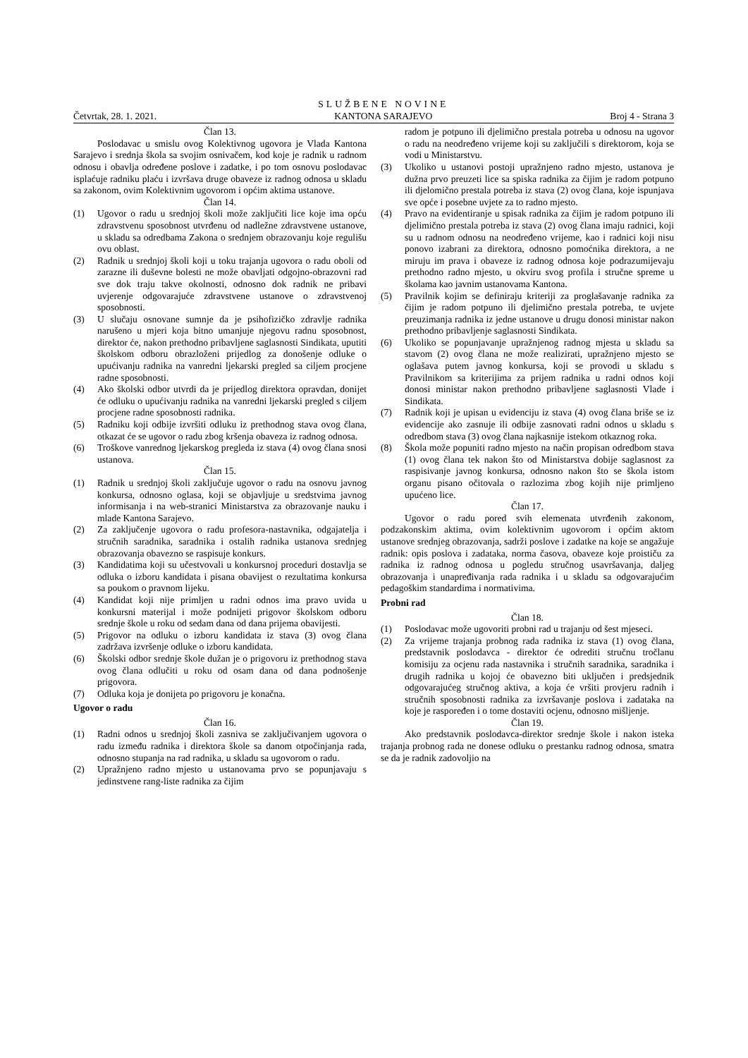Četvrtak, 28. 1. 2021.
SLUŽBENE NOVINE
KANTONA SARAJEVO
Broj 4 - Strana 3
Član 13.
Poslodavac u smislu ovog Kolektivnog ugovora je Vlada Kantona Sarajevo i srednja škola sa svojim osnivačem, kod koje je radnik u radnom odnosu i obavlja određene poslove i zadatke, i po tom osnovu poslodavac isplaćuje radniku plaću i izvršava druge obaveze iz radnog odnosa u skladu sa zakonom, ovim Kolektivnim ugovorom i općim aktima ustanove.
Član 14.
(1) Ugovor o radu u srednjoj školi može zaključiti lice koje ima opću zdravstvenu sposobnost utvrđenu od nadležne zdravstvene ustanove, u skladu sa odredbama Zakona o srednjem obrazovanju koje regulišu ovu oblast.
(2) Radnik u srednjoj školi koji u toku trajanja ugovora o radu oboli od zarazne ili duševne bolesti ne može obavljati odgojno-obrazovni rad sve dok traju takve okolnosti, odnosno dok radnik ne pribavi uvjerenje odgovarajuće zdravstvene ustanove o zdravstvenoj sposobnosti.
(3) U slučaju osnovane sumnje da je psihofizičko zdravlje radnika narušeno u mjeri koja bitno umanjuje njegovu radnu sposobnost, direktor će, nakon prethodno pribavljene saglasnosti Sindikata, uputiti školskom odboru obrazloženi prijedlog za donošenje odluke o upućivanju radnika na vanredni ljekarski pregled sa ciljem procjene radne sposobnosti.
(4) Ako školski odbor utvrdi da je prijedlog direktora opravdan, donijet će odluku o upućivanju radnika na vanredni ljekarski pregled s ciljem procjene radne sposobnosti radnika.
(5) Radniku koji odbije izvršiti odluku iz prethodnog stava ovog člana, otkazat će se ugovor o radu zbog kršenja obaveza iz radnog odnosa.
(6) Troškove vanrednog ljekarskog pregleda iz stava (4) ovog člana snosi ustanova.
Član 15.
(1) Radnik u srednjoj školi zaključuje ugovor o radu na osnovu javnog konkursa, odnosno oglasa, koji se objavljuje u sredstvima javnog informisanja i na web-stranici Ministarstva za obrazovanje nauku i mlade Kantona Sarajevo.
(2) Za zaključenje ugovora o radu profesora-nastavnika, odgajatelja i stručnih saradnika, saradnika i ostalih radnika ustanova srednjeg obrazovanja obavezno se raspisuje konkurs.
(3) Kandidatima koji su učestvovali u konkursnoj proceduri dostavlja se odluka o izboru kandidata i pisana obavijest o rezultatima konkursa sa poukom o pravnom lijeku.
(4) Kandidat koji nije primljen u radni odnos ima pravo uvida u konkursni materijal i može podnijeti prigovor školskom odboru srednje škole u roku od sedam dana od dana prijema obavijesti.
(5) Prigovor na odluku o izboru kandidata iz stava (3) ovog člana zadržava izvršenje odluke o izboru kandidata.
(6) Školski odbor srednje škole dužan je o prigovoru iz prethodnog stava ovog člana odlučiti u roku od osam dana od dana podnošenje prigovora.
(7) Odluka koja je donijeta po prigovoru je konačna.
Ugovor o radu
Član 16.
(1) Radni odnos u srednjoj školi zasniva se zaključivanjem ugovora o radu između radnika i direktora škole sa danom otpočinjanja rada, odnosno stupanja na rad radnika, u skladu sa ugovorom o radu.
(2) Upražnjeno radno mjesto u ustanovama prvo se popunjavaju s jedinstvene rang-liste radnika za čijim
radom je potpuno ili djelimično prestala potreba u odnosu na ugovor o radu na neodređeno vrijeme koji su zaključili s direktorom, koja se vodi u Ministarstvu.
(3) Ukoliko u ustanovi postoji upražnjeno radno mjesto, ustanova je dužna prvo preuzeti lice sa spiska radnika za čijim je radom potpuno ili djelomično prestala potreba iz stava (2) ovog člana, koje ispunjava sve opće i posebne uvjete za to radno mjesto.
(4) Pravo na evidentiranje u spisak radnika za čijim je radom potpuno ili djelimično prestala potreba iz stava (2) ovog člana imaju radnici, koji su u radnom odnosu na neodređeno vrijeme, kao i radnici koji nisu ponovo izabrani za direktora, odnosno pomoćnika direktora, a ne miruju im prava i obaveze iz radnog odnosa koje podrazumijevaju prethodno radno mjesto, u okviru svog profila i stručne spreme u školama kao javnim ustanovama Kantona.
(5) Pravilnik kojim se definiraju kriteriji za proglašavanje radnika za čijim je radom potpuno ili djelimično prestala potreba, te uvjete preuzimanja radnika iz jedne ustanove u drugu donosi ministar nakon prethodno pribavljenje saglasnosti Sindikata.
(6) Ukoliko se popunjavanje upražnjenog radnog mjesta u skladu sa stavom (2) ovog člana ne može realizirati, upražnjeno mjesto se oglašava putem javnog konkursa, koji se provodi u skladu s Pravilnikom sa kriterijima za prijem radnika u radni odnos koji donosi ministar nakon prethodno pribavljene saglasnosti Vlade i Sindikata.
(7) Radnik koji je upisan u evidenciju iz stava (4) ovog člana briše se iz evidencije ako zasnuje ili odbije zasnovati radni odnos u skladu s odredbom stava (3) ovog člana najkasnije istekom otkaznog roka.
(8) Škola može popuniti radno mjesto na način propisan odredbom stava (1) ovog člana tek nakon što od Ministarstva dobije saglasnost za raspisivanje javnog konkursa, odnosno nakon što se škola istom organu pisano očitovala o razlozima zbog kojih nije primljeno upućeno lice.
Član 17.
Ugovor o radu pored svih elemenata utvrđenih zakonom, podzakonskim aktima, ovim kolektivnim ugovorom i općim aktom ustanove srednjeg obrazovanja, sadrži poslove i zadatke na koje se angažuje radnik: opis poslova i zadataka, norma časova, obaveze koje proističu za radnika iz radnog odnosa u pogledu stručnog usavršavanja, daljeg obrazovanja i unapređivanja rada radnika i u skladu sa odgovarajućim pedagoškim standardima i normativima.
Probni rad
Član 18.
(1) Poslodavac može ugovoriti probni rad u trajanju od šest mjeseci.
(2) Za vrijeme trajanja probnog rada radnika iz stava (1) ovog člana, predstavnik poslodavca - direktor će odrediti stručnu tročlanu komisiju za ocjenu rada nastavnika i stručnih saradnika, saradnika i drugih radnika u kojoj će obavezno biti uključen i predsjednik odgovarajućeg stručnog aktiva, a koja će vršiti provjeru radnih i stručnih sposobnosti radnika za izvršavanje poslova i zadataka na koje je raspoređen i o tome dostaviti ocjenu, odnosno mišljenje.
Član 19.
Ako predstavnik poslodavca-direktor srednje škole i nakon isteka trajanja probnog rada ne donese odluku o prestanku radnog odnosa, smatra se da je radnik zadovoljio na